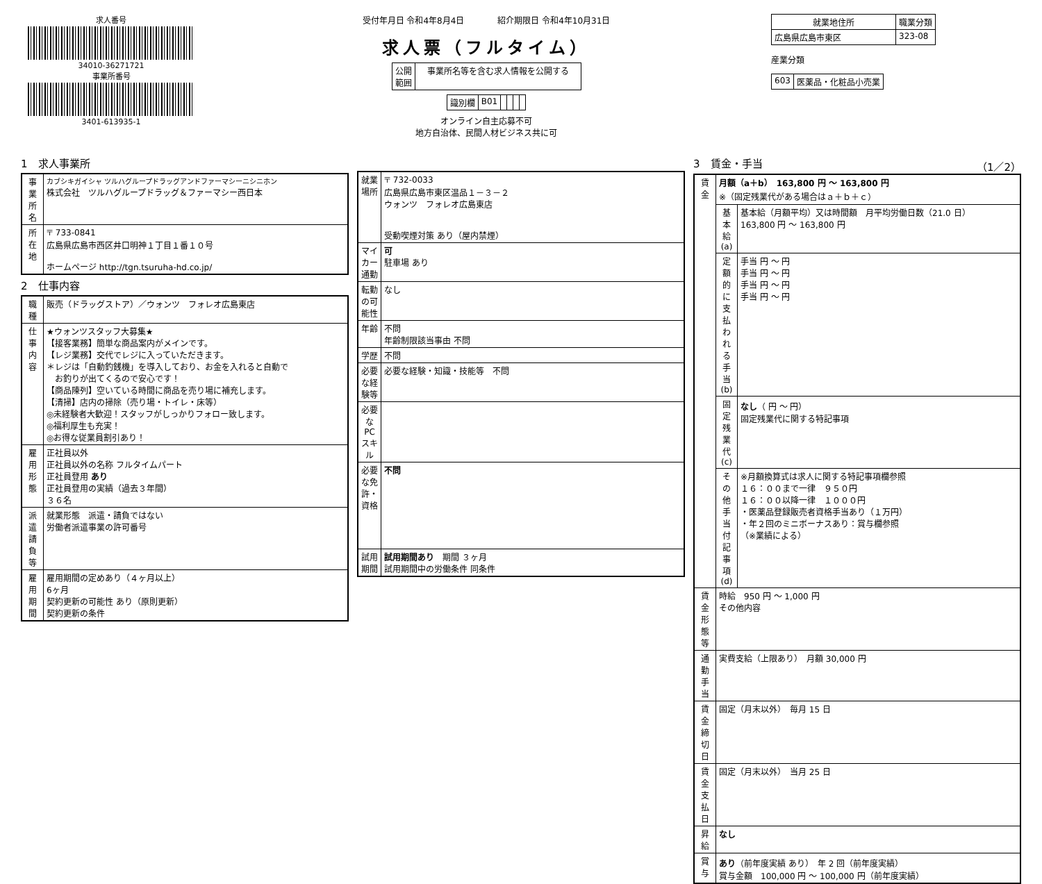求人番号
34010-36271721
事業所番号
3401-613935-1
受付年月日 令和4年8月4日　　　　紹介期限日 令和4年10月31日
求人票（フルタイム）
| 公開 範囲 | 事業所名等を含む求人情報を公開する |
| 識別欄 | B01 | | | | |
オンライン自主応募不可
地方自治体、民間人材ビジネス共に可
| 就業地住所 | 職業分類 |
| --- | --- |
| 広島県広島市東区 | 323-08 |
産業分類
| 603 | 医薬品・化粧品小売業 |
1　求人事業所
| 事業所名 | カブシキガイシャ ツルハグループドラッグアンドファーマシーニシニホン 株式会社 ツルハグループドラッグ＆ファーマシー西日本 |
| 所在地 | 〒 733-0841 広島県広島市西区井口明神１丁目１番１０号 ホームページ http://tgn.tsuruha-hd.co.jp/ |
2　仕事内容
| 職種 | 販売（ドラッグストア）／ウォンツ フォレオ広島東店 |
| 仕事内容 | ★ウォンツスタッフ大募集★ 【接客業務】簡単な商品案内がメインです。 【レジ業務】交代でレジに入っていただきます。 ＊レジは「自動釣銭機」を導入しており、お金を入れると自動で お釣りが出てくるので安心です！ 【商品陳列】空いている時間に商品を売り場に補充します。 【清掃】店内の掃除（売り場・トイレ・床等） ◎未経験者大歓迎！スタッフがしっかりフォロー致します。 ◎福利厚生も充実！ ◎お得な従業員割引あり！ |
| 雇用形態 | 正社員以外 正社員以外の名称 フルタイムパート 正社員登用 あり 正社員登用の実績（過去３年間） ３６名 |
| 派遣請負等 | 就業形態 派遣・請負ではない 労働者派遣事業の許可番号 |
| 雇用期間 | 雇用期間の定めあり（４ヶ月以上） 6ヶ月 契約更新の可能性 あり（原則更新） 契約更新の条件 |
| 就業場所 | 〒 732-0033 広島県広島市東区温品１－３－２ ウォンツ フォレオ広島東店 受動喫煙対策 あり（屋内禁煙） |
| マイカー通勤 | 可 駐車場 あり |
| 転勤の可能性 | なし |
| 年齢 | 不問 年齢制限該当事由 不問 |
| 学歴 | 不問 |
| 必要な経験等 | 必要な経験・知識・技能等 不問 |
| 必要なPCスキル | |
| 必要な免許・資格 | 不問 |
| 試用期間 | 試用期間あり 期間 ３ヶ月 試用期間中の労働条件 同条件 |
3　賃金・手当 （1／2）
| 賃金 | 月額（a＋b） 163,800 円 ～ 163,800 円 ※（固定残業代がある場合はａ＋ｂ＋ｃ） | |
| | 基本給(a) | 基本給（月額平均）又は時間額 月平均労働日数（21.0 日） 163,800 円 ～ 163,800 円 |
| | 定額的に支払われる手当(b) | 手当 円 ～ 円 手当 円 ～ 円 手当 円 ～ 円 手当 円 ～ 円 |
| | 固定残業代(c) | なし （ 円 ～ 円） 固定残業代に関する特記事項 |
| | その他手当付記事項(d) | ※月額換算式は求人に関する特記事項欄参照 １６：００まで一律 ９５０円 １６：００以降一律 １０００円 ・医薬品登録販売者資格手当あり（１万円） ・年２回のミニボーナスあり：賞与欄参照 （※業績による） |
| 賃金形態等 | 時給 950 円 ～ 1,000 円 その他内容 | |
| 通勤手当 | 実費支給（上限あり） 月額 30,000 円 | |
| 賃金締切日 | 固定（月末以外） 毎月 15 日 | |
| 賃金支払日 | 固定（月末以外） 当月 25 日 | |
| 昇給 | なし | |
| 賞与 | あり （前年度実績 あり） 年 2 回（前年度実績） 賞与金額 100,000 円 ～ 100,000 円（前年度実績） | |